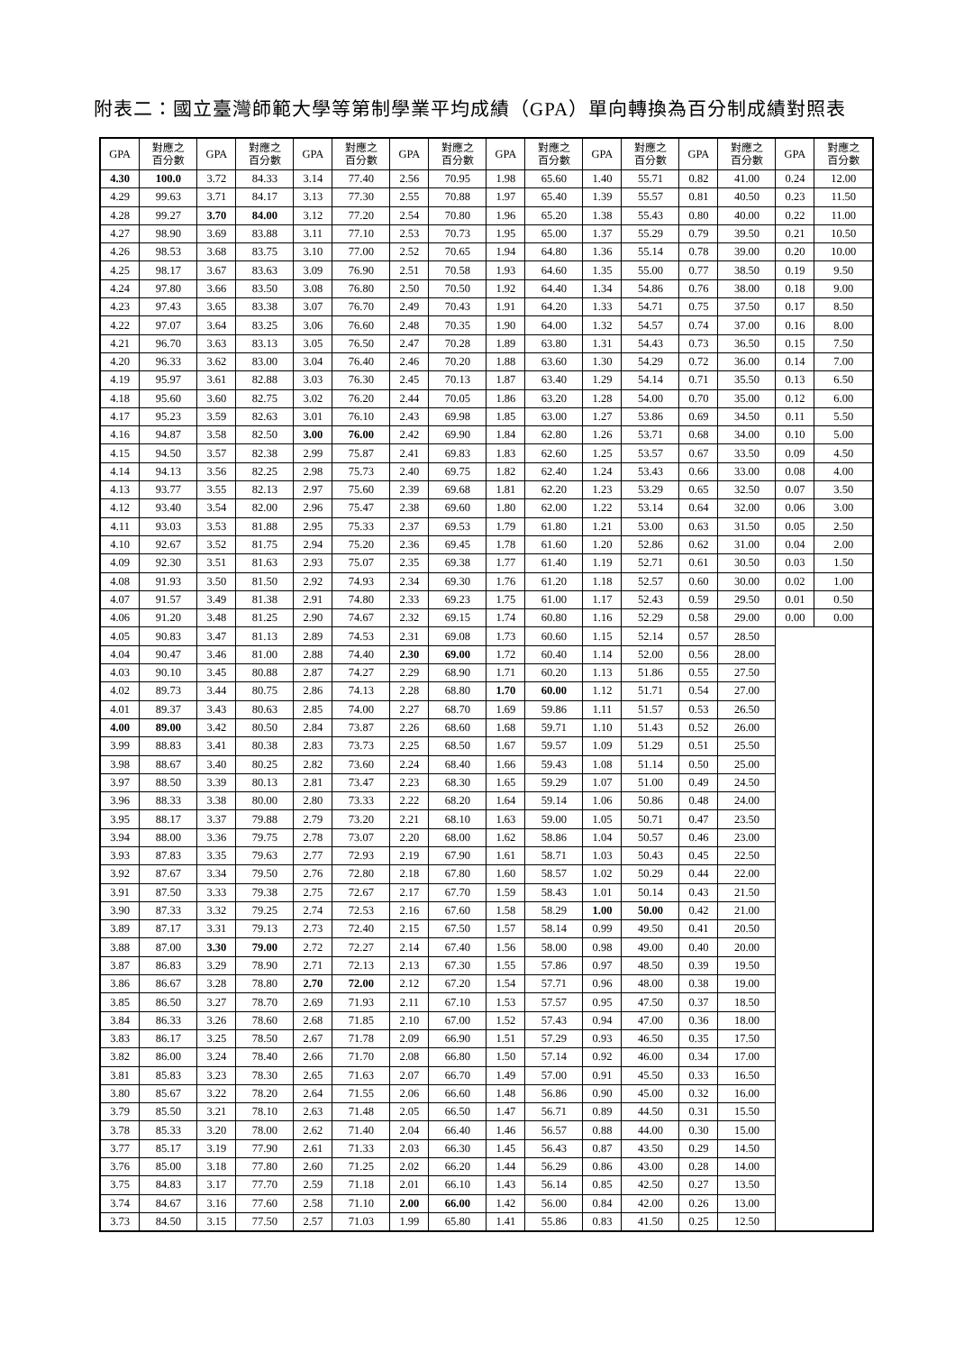附表二：國立臺灣師範大學等第制學業平均成績（GPA）單向轉換為百分制成績對照表
| GPA | 對應之 百分數 | GPA | 對應之 百分數 | GPA | 對應之 百分數 | GPA | 對應之 百分數 | GPA | 對應之 百分數 | GPA | 對應之 百分數 | GPA | 對應之 百分數 | GPA | 對應之 百分數 |
| --- | --- | --- | --- | --- | --- | --- | --- | --- | --- | --- | --- | --- | --- | --- | --- |
| 4.30 | 100.0 | 3.72 | 84.33 | 3.14 | 77.40 | 2.56 | 70.95 | 1.98 | 65.60 | 1.40 | 55.71 | 0.82 | 41.00 | 0.24 | 12.00 |
| 4.29 | 99.63 | 3.71 | 84.17 | 3.13 | 77.30 | 2.55 | 70.88 | 1.97 | 65.40 | 1.39 | 55.57 | 0.81 | 40.50 | 0.23 | 11.50 |
| 4.28 | 99.27 | 3.70 | 84.00 | 3.12 | 77.20 | 2.54 | 70.80 | 1.96 | 65.20 | 1.38 | 55.43 | 0.80 | 40.00 | 0.22 | 11.00 |
| 4.27 | 98.90 | 3.69 | 83.88 | 3.11 | 77.10 | 2.53 | 70.73 | 1.95 | 65.00 | 1.37 | 55.29 | 0.79 | 39.50 | 0.21 | 10.50 |
| 4.26 | 98.53 | 3.68 | 83.75 | 3.10 | 77.00 | 2.52 | 70.65 | 1.94 | 64.80 | 1.36 | 55.14 | 0.78 | 39.00 | 0.20 | 10.00 |
| 4.25 | 98.17 | 3.67 | 83.63 | 3.09 | 76.90 | 2.51 | 70.58 | 1.93 | 64.60 | 1.35 | 55.00 | 0.77 | 38.50 | 0.19 | 9.50 |
| 4.24 | 97.80 | 3.66 | 83.50 | 3.08 | 76.80 | 2.50 | 70.50 | 1.92 | 64.40 | 1.34 | 54.86 | 0.76 | 38.00 | 0.18 | 9.00 |
| 4.23 | 97.43 | 3.65 | 83.38 | 3.07 | 76.70 | 2.49 | 70.43 | 1.91 | 64.20 | 1.33 | 54.71 | 0.75 | 37.50 | 0.17 | 8.50 |
| 4.22 | 97.07 | 3.64 | 83.25 | 3.06 | 76.60 | 2.48 | 70.35 | 1.90 | 64.00 | 1.32 | 54.57 | 0.74 | 37.00 | 0.16 | 8.00 |
| 4.21 | 96.70 | 3.63 | 83.13 | 3.05 | 76.50 | 2.47 | 70.28 | 1.89 | 63.80 | 1.31 | 54.43 | 0.73 | 36.50 | 0.15 | 7.50 |
| 4.20 | 96.33 | 3.62 | 83.00 | 3.04 | 76.40 | 2.46 | 70.20 | 1.88 | 63.60 | 1.30 | 54.29 | 0.72 | 36.00 | 0.14 | 7.00 |
| 4.19 | 95.97 | 3.61 | 82.88 | 3.03 | 76.30 | 2.45 | 70.13 | 1.87 | 63.40 | 1.29 | 54.14 | 0.71 | 35.50 | 0.13 | 6.50 |
| 4.18 | 95.60 | 3.60 | 82.75 | 3.02 | 76.20 | 2.44 | 70.05 | 1.86 | 63.20 | 1.28 | 54.00 | 0.70 | 35.00 | 0.12 | 6.00 |
| 4.17 | 95.23 | 3.59 | 82.63 | 3.01 | 76.10 | 2.43 | 69.98 | 1.85 | 63.00 | 1.27 | 53.86 | 0.69 | 34.50 | 0.11 | 5.50 |
| 4.16 | 94.87 | 3.58 | 82.50 | 3.00 | 76.00 | 2.42 | 69.90 | 1.84 | 62.80 | 1.26 | 53.71 | 0.68 | 34.00 | 0.10 | 5.00 |
| 4.15 | 94.50 | 3.57 | 82.38 | 2.99 | 75.87 | 2.41 | 69.83 | 1.83 | 62.60 | 1.25 | 53.57 | 0.67 | 33.50 | 0.09 | 4.50 |
| 4.14 | 94.13 | 3.56 | 82.25 | 2.98 | 75.73 | 2.40 | 69.75 | 1.82 | 62.40 | 1.24 | 53.43 | 0.66 | 33.00 | 0.08 | 4.00 |
| 4.13 | 93.77 | 3.55 | 82.13 | 2.97 | 75.60 | 2.39 | 69.68 | 1.81 | 62.20 | 1.23 | 53.29 | 0.65 | 32.50 | 0.07 | 3.50 |
| 4.12 | 93.40 | 3.54 | 82.00 | 2.96 | 75.47 | 2.38 | 69.60 | 1.80 | 62.00 | 1.22 | 53.14 | 0.64 | 32.00 | 0.06 | 3.00 |
| 4.11 | 93.03 | 3.53 | 81.88 | 2.95 | 75.33 | 2.37 | 69.53 | 1.79 | 61.80 | 1.21 | 53.00 | 0.63 | 31.50 | 0.05 | 2.50 |
| 4.10 | 92.67 | 3.52 | 81.75 | 2.94 | 75.20 | 2.36 | 69.45 | 1.78 | 61.60 | 1.20 | 52.86 | 0.62 | 31.00 | 0.04 | 2.00 |
| 4.09 | 92.30 | 3.51 | 81.63 | 2.93 | 75.07 | 2.35 | 69.38 | 1.77 | 61.40 | 1.19 | 52.71 | 0.61 | 30.50 | 0.03 | 1.50 |
| 4.08 | 91.93 | 3.50 | 81.50 | 2.92 | 74.93 | 2.34 | 69.30 | 1.76 | 61.20 | 1.18 | 52.57 | 0.60 | 30.00 | 0.02 | 1.00 |
| 4.07 | 91.57 | 3.49 | 81.38 | 2.91 | 74.80 | 2.33 | 69.23 | 1.75 | 61.00 | 1.17 | 52.43 | 0.59 | 29.50 | 0.01 | 0.50 |
| 4.06 | 91.20 | 3.48 | 81.25 | 2.90 | 74.67 | 2.32 | 69.15 | 1.74 | 60.80 | 1.16 | 52.29 | 0.58 | 29.00 | 0.00 | 0.00 |
| 4.05 | 90.83 | 3.47 | 81.13 | 2.89 | 74.53 | 2.31 | 69.08 | 1.73 | 60.60 | 1.15 | 52.14 | 0.57 | 28.50 | | |
| 4.04 | 90.47 | 3.46 | 81.00 | 2.88 | 74.40 | 2.30 | 69.00 | 1.72 | 60.40 | 1.14 | 52.00 | 0.56 | 28.00 | | |
| 4.03 | 90.10 | 3.45 | 80.88 | 2.87 | 74.27 | 2.29 | 68.90 | 1.71 | 60.20 | 1.13 | 51.86 | 0.55 | 27.50 | | |
| 4.02 | 89.73 | 3.44 | 80.75 | 2.86 | 74.13 | 2.28 | 68.80 | 1.70 | 60.00 | 1.12 | 51.71 | 0.54 | 27.00 | | |
| 4.01 | 89.37 | 3.43 | 80.63 | 2.85 | 74.00 | 2.27 | 68.70 | 1.69 | 59.86 | 1.11 | 51.57 | 0.53 | 26.50 | | |
| 4.00 | 89.00 | 3.42 | 80.50 | 2.84 | 73.87 | 2.26 | 68.60 | 1.68 | 59.71 | 1.10 | 51.43 | 0.52 | 26.00 | | |
| 3.99 | 88.83 | 3.41 | 80.38 | 2.83 | 73.73 | 2.25 | 68.50 | 1.67 | 59.57 | 1.09 | 51.29 | 0.51 | 25.50 | | |
| 3.98 | 88.67 | 3.40 | 80.25 | 2.82 | 73.60 | 2.24 | 68.40 | 1.66 | 59.43 | 1.08 | 51.14 | 0.50 | 25.00 | | |
| 3.97 | 88.50 | 3.39 | 80.13 | 2.81 | 73.47 | 2.23 | 68.30 | 1.65 | 59.29 | 1.07 | 51.00 | 0.49 | 24.50 | | |
| 3.96 | 88.33 | 3.38 | 80.00 | 2.80 | 73.33 | 2.22 | 68.20 | 1.64 | 59.14 | 1.06 | 50.86 | 0.48 | 24.00 | | |
| 3.95 | 88.17 | 3.37 | 79.88 | 2.79 | 73.20 | 2.21 | 68.10 | 1.63 | 59.00 | 1.05 | 50.71 | 0.47 | 23.50 | | |
| 3.94 | 88.00 | 3.36 | 79.75 | 2.78 | 73.07 | 2.20 | 68.00 | 1.62 | 58.86 | 1.04 | 50.57 | 0.46 | 23.00 | | |
| 3.93 | 87.83 | 3.35 | 79.63 | 2.77 | 72.93 | 2.19 | 67.90 | 1.61 | 58.71 | 1.03 | 50.43 | 0.45 | 22.50 | | |
| 3.92 | 87.67 | 3.34 | 79.50 | 2.76 | 72.80 | 2.18 | 67.80 | 1.60 | 58.57 | 1.02 | 50.29 | 0.44 | 22.00 | | |
| 3.91 | 87.50 | 3.33 | 79.38 | 2.75 | 72.67 | 2.17 | 67.70 | 1.59 | 58.43 | 1.01 | 50.14 | 0.43 | 21.50 | | |
| 3.90 | 87.33 | 3.32 | 79.25 | 2.74 | 72.53 | 2.16 | 67.60 | 1.58 | 58.29 | 1.00 | 50.00 | 0.42 | 21.00 | | |
| 3.89 | 87.17 | 3.31 | 79.13 | 2.73 | 72.40 | 2.15 | 67.50 | 1.57 | 58.14 | 0.99 | 49.50 | 0.41 | 20.50 | | |
| 3.88 | 87.00 | 3.30 | 79.00 | 2.72 | 72.27 | 2.14 | 67.40 | 1.56 | 58.00 | 0.98 | 49.00 | 0.40 | 20.00 | | |
| 3.87 | 86.83 | 3.29 | 78.90 | 2.71 | 72.13 | 2.13 | 67.30 | 1.55 | 57.86 | 0.97 | 48.50 | 0.39 | 19.50 | | |
| 3.86 | 86.67 | 3.28 | 78.80 | 2.70 | 72.00 | 2.12 | 67.20 | 1.54 | 57.71 | 0.96 | 48.00 | 0.38 | 19.00 | | |
| 3.85 | 86.50 | 3.27 | 78.70 | 2.69 | 71.93 | 2.11 | 67.10 | 1.53 | 57.57 | 0.95 | 47.50 | 0.37 | 18.50 | | |
| 3.84 | 86.33 | 3.26 | 78.60 | 2.68 | 71.85 | 2.10 | 67.00 | 1.52 | 57.43 | 0.94 | 47.00 | 0.36 | 18.00 | | |
| 3.83 | 86.17 | 3.25 | 78.50 | 2.67 | 71.78 | 2.09 | 66.90 | 1.51 | 57.29 | 0.93 | 46.50 | 0.35 | 17.50 | | |
| 3.82 | 86.00 | 3.24 | 78.40 | 2.66 | 71.70 | 2.08 | 66.80 | 1.50 | 57.14 | 0.92 | 46.00 | 0.34 | 17.00 | | |
| 3.81 | 85.83 | 3.23 | 78.30 | 2.65 | 71.63 | 2.07 | 66.70 | 1.49 | 57.00 | 0.91 | 45.50 | 0.33 | 16.50 | | |
| 3.80 | 85.67 | 3.22 | 78.20 | 2.64 | 71.55 | 2.06 | 66.60 | 1.48 | 56.86 | 0.90 | 45.00 | 0.32 | 16.00 | | |
| 3.79 | 85.50 | 3.21 | 78.10 | 2.63 | 71.48 | 2.05 | 66.50 | 1.47 | 56.71 | 0.89 | 44.50 | 0.31 | 15.50 | | |
| 3.78 | 85.33 | 3.20 | 78.00 | 2.62 | 71.40 | 2.04 | 66.40 | 1.46 | 56.57 | 0.88 | 44.00 | 0.30 | 15.00 | | |
| 3.77 | 85.17 | 3.19 | 77.90 | 2.61 | 71.33 | 2.03 | 66.30 | 1.45 | 56.43 | 0.87 | 43.50 | 0.29 | 14.50 | | |
| 3.76 | 85.00 | 3.18 | 77.80 | 2.60 | 71.25 | 2.02 | 66.20 | 1.44 | 56.29 | 0.86 | 43.00 | 0.28 | 14.00 | | |
| 3.75 | 84.83 | 3.17 | 77.70 | 2.59 | 71.18 | 2.01 | 66.10 | 1.43 | 56.14 | 0.85 | 42.50 | 0.27 | 13.50 | | |
| 3.74 | 84.67 | 3.16 | 77.60 | 2.58 | 71.10 | 2.00 | 66.00 | 1.42 | 56.00 | 0.84 | 42.00 | 0.26 | 13.00 | | |
| 3.73 | 84.50 | 3.15 | 77.50 | 2.57 | 71.03 | 1.99 | 65.80 | 1.41 | 55.86 | 0.83 | 41.50 | 0.25 | 12.50 | | |